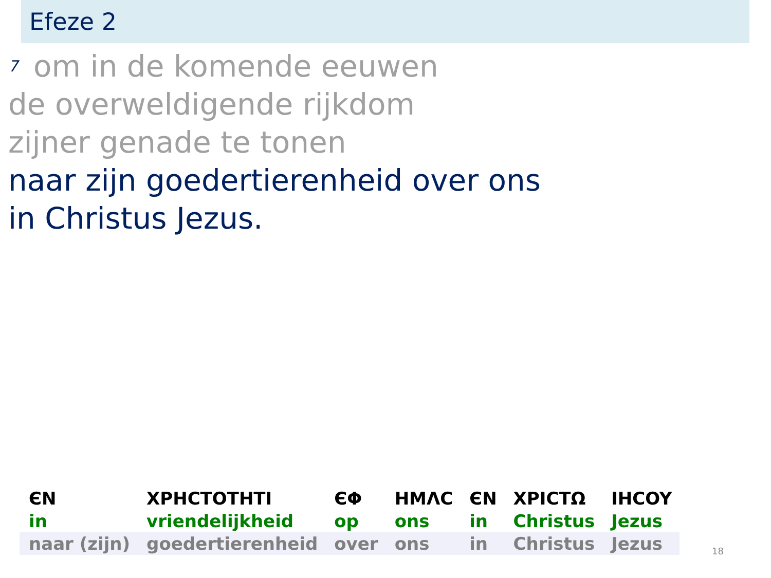Efeze 2
<sup>7</sup> om in de komende eeuwen
de overweldigende rijkdom
zijner genade te tonen
naar zijn goedertierenheid over ons
in Christus Jezus.
| ЄN | XPHCTOTHTI | ЄΦ | HMΛC | ЄN | XPICTΩ | IHCOY |
| in | vriendelijkheid | op | ons | in | Christus | Jezus |
| naar (zijn) | goedertierenheid | over | ons | in | Christus | Jezus |
18